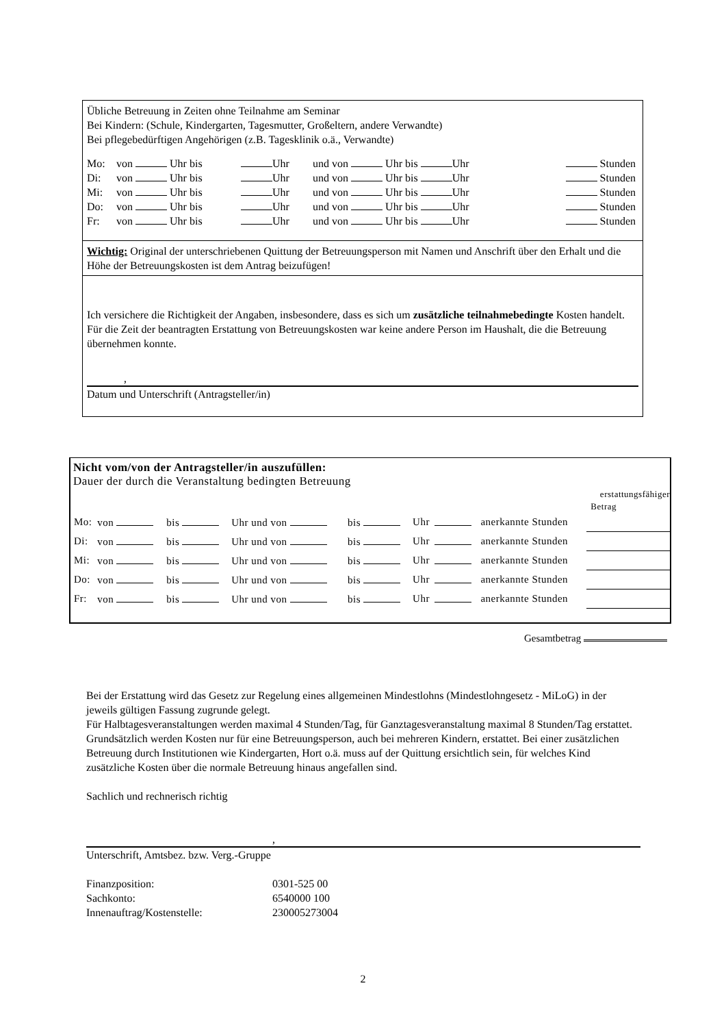Übliche Betreuung in Zeiten ohne Teilnahme am Seminar
Bei Kindern: (Schule, Kindergarten, Tagesmutter, Großeltern, andere Verwandte)
Bei pflegebedürftigen Angehörigen (z.B. Tagesklinik o.ä., Verwandte)
| Mo: | von Uhr bis | Uhr | und von Uhr bis Uhr | Stunden |
| Di: | von Uhr bis | Uhr | und von Uhr bis Uhr | Stunden |
| Mi: | von Uhr bis | Uhr | und von Uhr bis Uhr | Stunden |
| Do: | von Uhr bis | Uhr | und von Uhr bis Uhr | Stunden |
| Fr: | von Uhr bis | Uhr | und von Uhr bis Uhr | Stunden |
Wichtig: Original der unterschriebenen Quittung der Betreuungsperson mit Namen und Anschrift über den Erhalt und die Höhe der Betreuungskosten ist dem Antrag beizufügen!
Ich versichere die Richtigkeit der Angaben, insbesondere, dass es sich um zusätzliche teilnahmebedingte Kosten handelt.
Für die Zeit der beantragten Erstattung von Betreuungskosten war keine andere Person im Haushalt, die die Betreuung übernehmen konnte.
,
Datum und Unterschrift (Antragsteller/in)
Nicht vom/von der Antragsteller/in auszufüllen:
Dauer der durch die Veranstaltung bedingten Betreuung
erstattungsfähiger
Betrag
| Mo: | von | bis | Uhr und von | bis | Uhr | | anerkannte Stunden | |
| Di: | von | bis | Uhr und von | bis | Uhr | | anerkannte Stunden | |
| Mi: | von | bis | Uhr und von | bis | Uhr | | anerkannte Stunden | |
| Do: | von | bis | Uhr und von | bis | Uhr | | anerkannte Stunden | |
| Fr: | von | bis | Uhr und von | bis | Uhr | | anerkannte Stunden | |
Gesamtbetrag
Bei der Erstattung wird das Gesetz zur Regelung eines allgemeinen Mindestlohns (Mindestlohngesetz - MiLoG) in der jeweils gültigen Fassung zugrunde gelegt.
Für Halbtagesveranstaltungen werden maximal 4 Stunden/Tag, für Ganztagesveranstaltung maximal 8 Stunden/Tag erstattet.
Grundsätzlich werden Kosten nur für eine Betreuungsperson, auch bei mehreren Kindern, erstattet. Bei einer zusätzlichen Betreuung durch Institutionen wie Kindergarten, Hort o.ä. muss auf der Quittung ersichtlich sein, für welches Kind zusätzliche Kosten über die normale Betreuung hinaus angefallen sind.
Sachlich und rechnerisch richtig
,
Unterschrift, Amtsbez. bzw. Verg.-Gruppe
| Finanzposition: | 0301-525 00 |
| Sachkonto: | 6540000 100 |
| Innenauftrag/Kostenstelle: | 230005273004 |
2